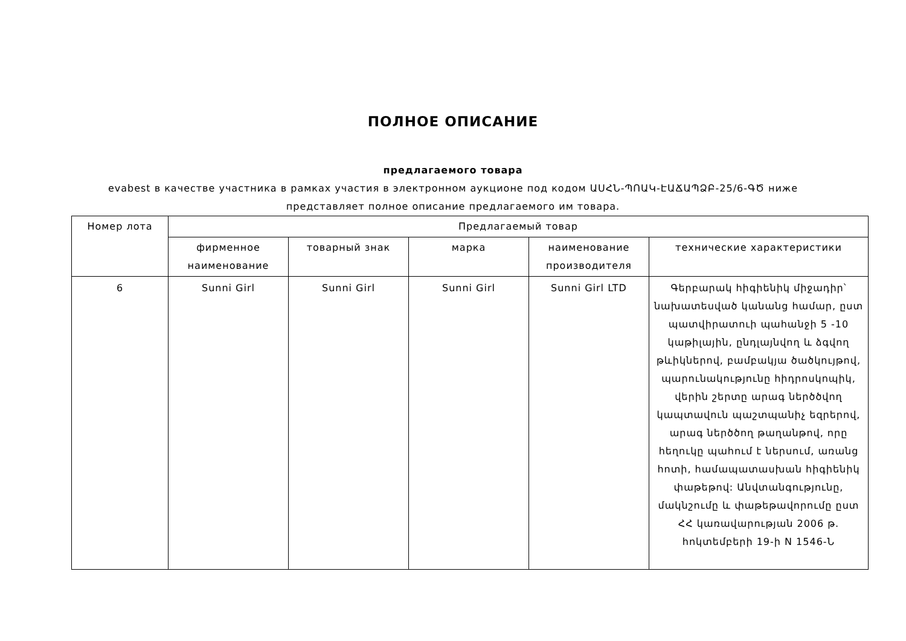ПОЛНОЕ ОПИСАНИЕ
предлагаемого товара
evabest в качестве участника в рамках участия в электронном аукционе под кодом ԱՍՀՆ-ՊՈԱԿ-ԷԱՃԱՊՁԲ-25/6-ԳԾ ниже представляет полное описание предлагаемого им товара.
| Номер лота | Предлагаемый товар | | | | |
| | фирменное наименование | товарный знак | марка | наименование производителя | технические характеристики |
| 6 | Sunni Girl | Sunni Girl | Sunni Girl | Sunni Girl LTD | Գերբարակ հիգիենիկ միջադիր՝ նախատեսված կանանց համար, ըստ պատվիրատուի պահանջի 5 -10 կաթիլային, ընդլայնվող և ձգվող թևիկներով, բամբակյա ծածկույթով, պարունակությունը հիդրոսկոպիկ, վերին շերտը արագ ներծծվող կապտավուն պաշտպանիչ եզրերով, արագ ներծծող թաղանթով, որը հեղուկը պահում է ներսում, առանց հոտի, համապատասխան հիգիենիկ փաթեթով: Անվտանգությունը, մակնշումը և փաթեթավորումը ըստ ՀՀ կառավարության 2006 թ. հոկտեմբերի 19-ի N 1546-Ն |